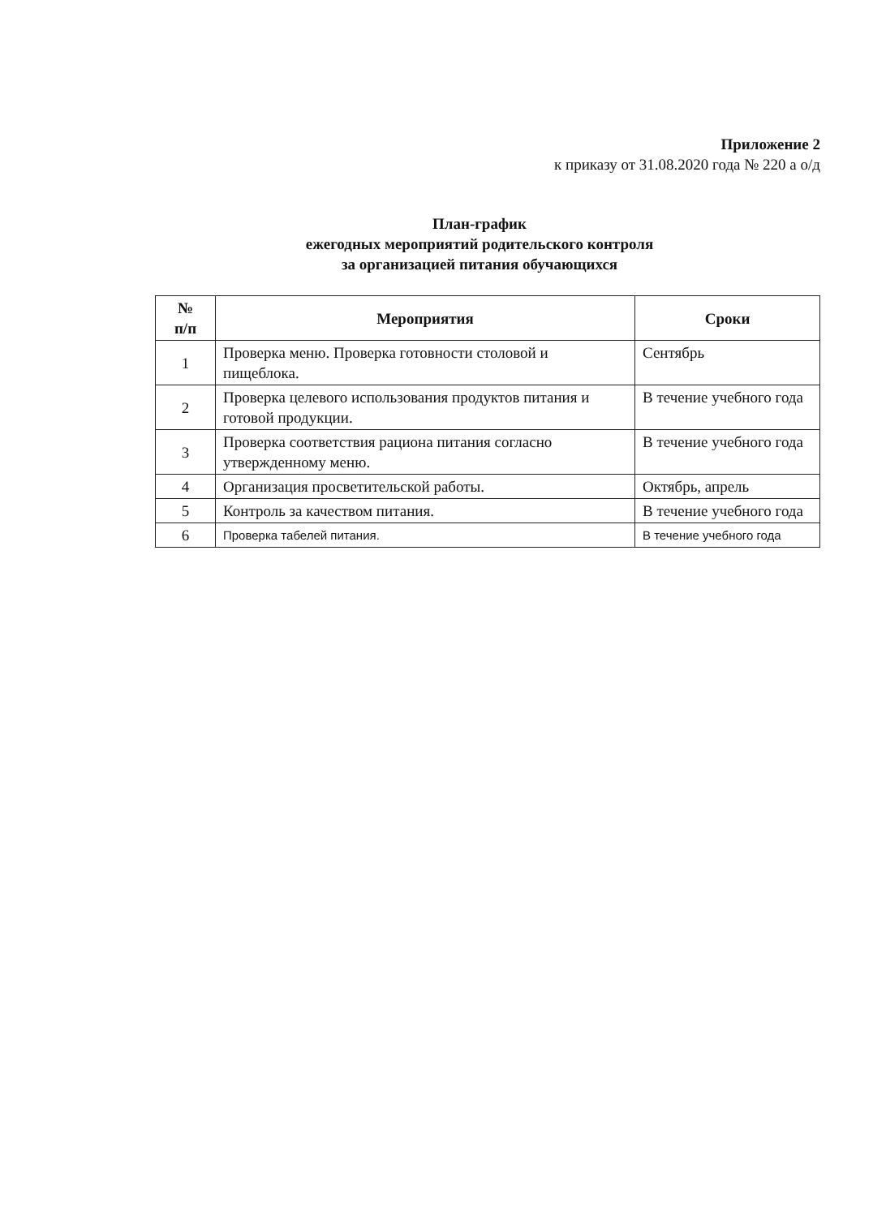Приложение 2
к приказу от 31.08.2020 года № 220 а о/д
План-график
ежегодных мероприятий родительского контроля
за организацией питания обучающихся
| № п/п | Мероприятия | Сроки |
| --- | --- | --- |
| 1 | Проверка меню. Проверка готовности столовой и пищеблока. | Сентябрь |
| 2 | Проверка целевого использования продуктов питания и готовой продукции. | В течение учебного года |
| 3 | Проверка соответствия рациона питания согласно утвержденному меню. | В течение учебного года |
| 4 | Организация просветительской работы. | Октябрь, апрель |
| 5 | Контроль за качеством питания. | В течение учебного года |
| 6 | Проверка табелей питания. | В течение учебного года |